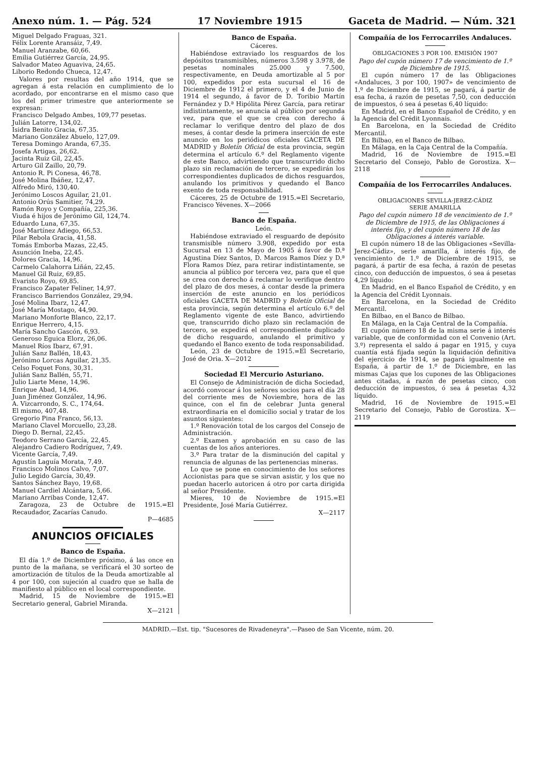Anexo núm. 1. — Pág. 524 17 Noviembre 1915 Gaceta de Madrid. — Núm. 321
Miguel Delgado Fraguas, 321.
Félix Lorente Aransáiz, 7,49.
Manuel Aranzabe, 60,66.
Emilia Gutiérrez García, 24,95.
Salvador Mateo Aguaviva, 24,65.
Liborio Redondo Chueca, 12,47.
Valores por resultas del año 1914, que se agregan á esta relación en cumplimiento de lo acordado, por encontrarse en el mismo caso que los del primer trimestre que anteriormente se expresan:
Francisco Delgado Ambes, 109,77 pesetas.
Julián Latorre, 134,02.
Isidra Benito Gracia, 67,35.
Mariano González Abuelo, 127,09.
Teresa Domingo Aranda, 67,35.
Josefa Artigas, 26,62.
Jacinta Ruiz Gil, 22,45.
Arturo Gil Zaillo, 20,79.
Antonio R. Pi Conesa, 46,78.
José Molina Ibáñez, 12,47.
Alfredo Miró, 130,40.
Jerónimo Loscos Aguilar, 21,01.
Antonio Orús Samitier, 74,29.
Ramón Royo y Compañía, 225,36.
Viuda é hijos de Jerónimo Gil, 124,74.
Eduardo Luna, 67,35.
José Martínez Adiego, 66,53.
Pilar Rebola Gracia, 41,58.
Tomás Emborba Mazas, 22,45.
Asunción Ineba, 22,45.
Dolores Gracia, 14,96.
Carmelo Calahorra Liñán, 22,45.
Manuel Gil Ruiz, 69,85.
Evaristo Royo, 69,85.
Francisco Zapater Feliner, 14,97.
Francisco Barriendos González, 29,94.
José Molina Ibarz, 12,47.
José María Mostago, 44,90.
Mariano Monforte Blanco, 22,17.
Enrique Herrero, 4,15.
María Sancho Gascón, 6,93.
Generoso Eguica Elorz, 26,06.
Manuel Ríos Ibarz, 67,91.
Julián Sanz Ballén, 18,43.
Jerónimo Lorcas Aguilar, 21,35.
Celso Foquet Fons, 30,31.
Julián Sanz Ballén, 55,71.
Julio Liarte Mene, 14,96.
Enrique Abad, 14,96.
Juan Jiménez González, 14,96.
A. Vizcarrondo, S. C., 174,64.
El mismo, 407,48.
Gregorio Pina Franco, 56,13.
Mariano Clavel Morcuello, 23,28.
Diego D. Bernal, 22,45.
Teodoro Serrano García, 22,45.
Alejandro Cadiero Rodríguez, 7,49.
Vicente García, 7,49.
Agustín Laguía Morata, 7,49.
Francisco Molinos Calvo, 7,07.
Julio Legido García, 30,49.
Santos Sánchez Bayo, 19,68.
Manuel Cardiel Alcántara, 5,66.
Mariano Arribas Conde, 12,47.
Zaragoza, 23 de Octubre de 1915.=El Recaudador, Zacarías Canudo.
P—4685
ANUNCIOS OFICIALES
Banco de España.
El día 1.º de Diciembre próximo, á las once en punto de la mañana, se verificará el 30 sorteo de amortización de títulos de la Deuda amortizable al 4 por 100, con sujeción al cuadro que se halla de manifiesto al público en el local correspondiente.
Madrid, 15 de Noviembre de 1915.=El Secretario general, Gabriel Miranda.
X—2121
Banco de España.
Cáceres.
Habiéndose extraviado los resguardos de los depósitos transmisibles, números 3.598 y 3.978, de pesetas nominales 25.000 y 7.500, respectivamente, en Deuda amortizable al 5 por 100, expedidos por esta sucursal el 16 de Diciembre de 1912 el primero, y el 4 de Junio de 1914 el segundo, á favor de D. Toribio Martín Fernández y D.ª Hipólita Pérez García, para retirar indistintamente, se anuncia al público por segunda vez, para que el que se crea con derecho á reclamar lo verifique dentro del plazo de dos meses, á contar desde la primera inserción de este anuncio en los periódicos oficiales GACETA DE MADRID y Boletín Oficial de esta provincia, según determina el artículo 6.º del Reglamento vigente de este Banco, advirtiendo que transcurrido dicho plazo sin reclamación de tercero, se expedirán los correspondientes duplicados de dichos resguardos, anulando los primitivos y quedando el Banco exento de toda responsabilidad.
Cáceres, 25 de Octubre de 1915.=El Secretario, Francisco Yévenes. X—2066
Banco de España.
León.
Habiéndose extraviado el resguardo de depósito transmisible número 3.908, expedido por esta Sucursal en 13 de Mayo de 1905 á favor de D.ª Agustina Díez Santos, D. Marcos Ramos Díez y D.ª Flora Ramos Díez, para retirar indistintamente, se anuncia al público por tercera vez, para que el que se crea con derecho á reclamar lo verifique dentro del plazo de dos meses, á contar desde la primera inserción de este anuncio en los periódicos oficiales GACETA DE MADRID y Boletín Oficial de esta provincia, según determina el artículo 6.º del Reglamento vigente de este Banco, advirtiendo que, transcurrido dicho plazo sin reclamación de tercero, se expedirá el correspondiente duplicado de dicho resguardo, anulando el primitivo y quedando el Banco exento de toda responsabilidad.
León, 23 de Octubre de 1915.=El Secretario, José de Oria. X—2012
Sociedad El Mercurio Asturiano.
El Consejo de Administración de dicha Sociedad, acordó convocar á los señores socios para el día 28 del corriente mes de Noviembre, hora de las quince, con el fin de celebrar Junta general extraordinaria en el domicilio social y tratar de los asuntos siguientes:
1.º Renovación total de los cargos del Consejo de Administración.
2.º Examen y aprobación en su caso de las cuentas de los años anteriores.
3.º Para tratar de la disminución del capital y renuncia de algunas de las pertenencias mineras.
Lo que se pone en conocimiento de los señores Accionistas para que se sirvan asistir, y los que no puedan hacerlo autoricen á otro por carta dirigida al señor Presidente.
Mieres, 10 de Noviembre de 1915.=El Presidente, José María Gutiérrez.
X—2117
Compañía de los Ferrocarriles Andaluces.
OBLIGACIONES 3 POR 100. EMISIÓN 1907
Pago del cupón número 17 de vencimiento de 1.º de Diciembre de 1915.
El cupón número 17 de las Obligaciones «Andaluces, 3 por 100, 1907» de vencimiento de 1.º de Diciembre de 1915, se pagará, á partir de esa fecha, á razón de pesetas 7,50, con deducción de impuestos, ó sea á pesetas 6,40 líquido:
En Madrid, en el Banco Español de Crédito, y en la Agencia del Crédit Lyonnais.
En Barcelona, en la Sociedad de Crédito Mercantil.
En Bilbao, en el Banco de Bilbao.
En Málaga, en la Caja Central de la Compañía.
Madrid, 16 de Noviembre de 1915.=El Secretario del Consejo, Pablo de Gorostiza. X—2118
Compañía de los Ferrocarriles Andaluces.
OBLIGACIONES SEVILLA-JEREZ-CÁDIZ
SERIE AMARILLA
Pago del cupón número 18 de vencimiento de 1.º de Diciembre de 1915, de las Obligaciones á interés fijo, y del cupón número 18 de las Obligaciones á interés variable.
El cupón número 18 de las Obligaciones «Sevilla-Jerez-Cádiz», serie amarilla, á interés fijo, de vencimiento de 1.º de Diciembre de 1915, se pagará, á partir de esa fecha, á razón de pesetas cinco, con deducción de impuestos, ó sea á pesetas 4,29 líquido:
En Madrid, en el Banco Español de Crédito, y en la Agencia del Crédit Lyonnais.
En Barcelona, en la Sociedad de Crédito Mercantil.
En Bilbao, en el Banco de Bilbao.
En Málaga, en la Caja Central de la Compañía.
El cupón número 18 de la misma serie á interés variable, que de conformidad con el Convenio (Art. 3.º) representa el saldo á pagar en 1915, y cuya cuantía está fijada según la liquidación definitiva del ejercicio de 1914, se pagará igualmente en España, á partir de 1.º de Diciembre, en las mismas Cajas que los cupones de las Obligaciones antes citadas, á razón de pesetas cinco, con deducción de impuestos, ó sea á pesetas 4,32 líquido.
Madrid, 16 de Noviembre de 1915.=El Secretario del Consejo, Pablo de Gorostiza. X—2119
MADRID.—Est. tip. "Sucesores de Rivadeneyra".—Paseo de San Vicente, núm. 20.